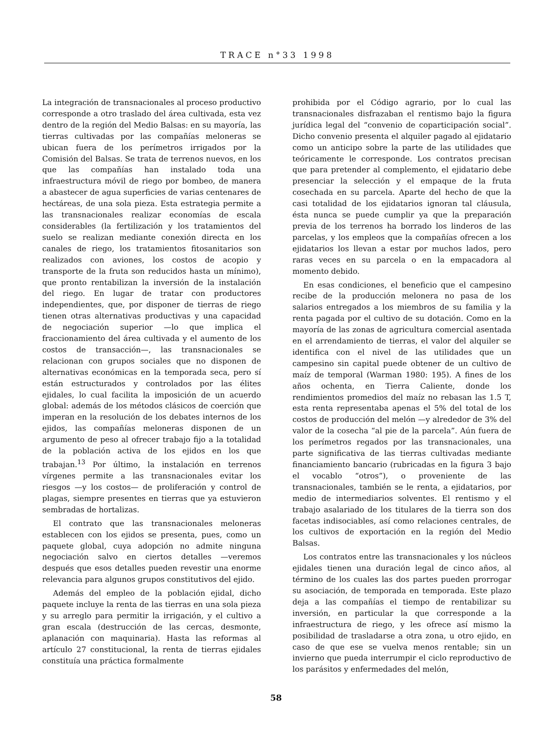TRACE n°33 1998
La integración de transnacionales al proceso productivo corresponde a otro traslado del área cultivada, esta vez dentro de la región del Medio Balsas: en su mayoría, las tierras cultivadas por las compañías meloneras se ubican fuera de los perímetros irrigados por la Comisión del Balsas. Se trata de terrenos nuevos, en los que las compañías han instalado toda una infraestructura móvil de riego por bombeo, de manera a abastecer de agua superficies de varias centenares de hectáreas, de una sola pieza. Esta estrategia permite a las transnacionales realizar economías de escala considerables (la fertilización y los tratamientos del suelo se realizan mediante conexión directa en los canales de riego, los tratamientos fitosanitarios son realizados con aviones, los costos de acopio y transporte de la fruta son reducidos hasta un mínimo), que pronto rentabilizan la inversión de la instalación del riego. En lugar de tratar con productores independientes, que, por disponer de tierras de riego tienen otras alternativas productivas y una capacidad de negociación superior —lo que implica el fraccionamiento del área cultivada y el aumento de los costos de transacción—, las transnacionales se relacionan con grupos sociales que no disponen de alternativas económicas en la temporada seca, pero sí están estructurados y controlados por las élites ejidales, lo cual facilita la imposición de un acuerdo global: además de los métodos clásicos de coerción que imperan en la resolución de los debates internos de los ejidos, las compañías meloneras disponen de un argumento de peso al ofrecer trabajo fijo a la totalidad de la población activa de los ejidos en los que trabajan.<sup>13</sup> Por último, la instalación en terrenos vírgenes permite a las transnacionales evitar los riesgos —y los costos— de proliferación y control de plagas, siempre presentes en tierras que ya estuvieron sembradas de hortalizas.
El contrato que las transnacionales meloneras establecen con los ejidos se presenta, pues, como un paquete global, cuya adopción no admite ninguna negociación salvo en ciertos detalles —veremos después que esos detalles pueden revestir una enorme relevancia para algunos grupos constitutivos del ejido.
Además del empleo de la población ejidal, dicho paquete incluye la renta de las tierras en una sola pieza y su arreglo para permitir la irrigación, y el cultivo a gran escala (destrucción de las cercas, desmonte, aplanación con maquinaria). Hasta las reformas al artículo 27 constitucional, la renta de tierras ejidales constituía una práctica formalmente
prohibida por el Código agrario, por lo cual las transnacionales disfrazaban el rentismo bajo la figura jurídica legal del “convenio de coparticipación social”. Dicho convenio presenta el alquiler pagado al ejidatario como un anticipo sobre la parte de las utilidades que teóricamente le corresponde. Los contratos precisan que para pretender al complemento, el ejidatario debe presenciar la selección y el empaque de la fruta cosechada en su parcela. Aparte del hecho de que la casi totalidad de los ejidatarios ignoran tal cláusula, ésta nunca se puede cumplir ya que la preparación previa de los terrenos ha borrado los linderos de las parcelas, y los empleos que la compañías ofrecen a los ejidatarios los llevan a estar por muchos lados, pero raras veces en su parcela o en la empacadora al momento debido.
En esas condiciones, el beneficio que el campesino recibe de la producción melonera no pasa de los salarios entregados a los miembros de su familia y la renta pagada por el cultivo de su dotación. Como en la mayoría de las zonas de agricultura comercial asentada en el arrendamiento de tierras, el valor del alquiler se identifica con el nivel de las utilidades que un campesino sin capital puede obtener de un cultivo de maíz de temporal (Warman 1980: 195). A fines de los años ochenta, en Tierra Caliente, donde los rendimientos promedios del maíz no rebasan las 1.5 T, esta renta representaba apenas el 5% del total de los costos de producción del melón —y alrededor de 3% del valor de la cosecha “al pie de la parcela”. Aún fuera de los perímetros regados por las transnacionales, una parte significativa de las tierras cultivadas mediante financiamiento bancario (rubricadas en la figura 3 bajo el vocablo “otros”), o proveniente de las transnacionales, también se le renta, a ejidatarios, por medio de intermediarios solventes. El rentismo y el trabajo asalariado de los titulares de la tierra son dos facetas indisociables, así como relaciones centrales, de los cultivos de exportación en la región del Medio Balsas.
Los contratos entre las transnacionales y los núcleos ejidales tienen una duración legal de cinco años, al término de los cuales las dos partes pueden prorrogar su asociación, de temporada en temporada. Este plazo deja a las compañías el tiempo de rentabilizar su inversión, en particular la que corresponde a la infraestructura de riego, y les ofrece así mismo la posibilidad de trasladarse a otra zona, u otro ejido, en caso de que ese se vuelva menos rentable; sin un invierno que pueda interrumpir el ciclo reproductivo de los parásitos y enfermedades del melón,
58